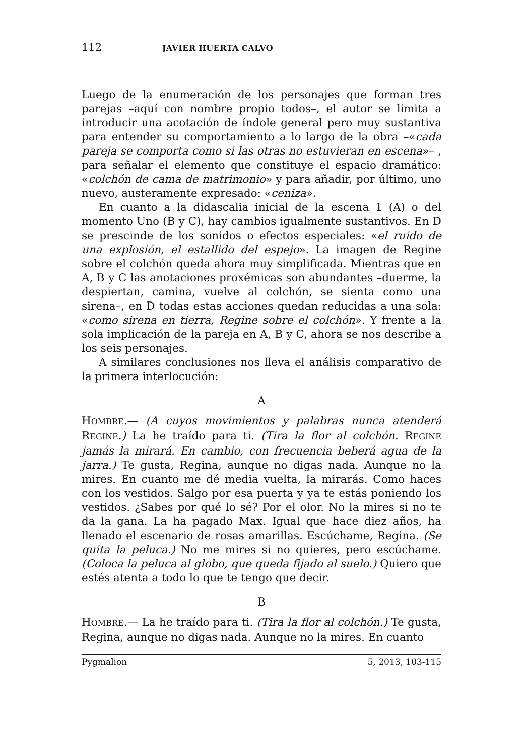112 JAVIER HUERTA CALVO
Luego de la enumeración de los personajes que forman tres parejas –aquí con nombre propio todos–, el autor se limita a introducir una acotación de índole general pero muy sustantiva para entender su comportamiento a lo largo de la obra –«cada pareja se comporta como si las otras no estuvieran en escena»– , para señalar el elemento que constituye el espacio dramático: «colchón de cama de matrimonio» y para añadir, por último, uno nuevo, austeramente expresado: «ceniza».
En cuanto a la didascalia inicial de la escena 1 (A) o del momento Uno (B y C), hay cambios igualmente sustantivos. En D se prescinde de los sonidos o efectos especiales: «el ruido de una explosión, el estallido del espejo». La imagen de Regine sobre el colchón queda ahora muy simplificada. Mientras que en A, B y C las anotaciones proxémicas son abundantes –duerme, la despiertan, camina, vuelve al colchón, se sienta como una sirena–, en D todas estas acciones quedan reducidas a una sola: «como sirena en tierra, Regine sobre el colchón». Y frente a la sola implicación de la pareja en A, B y C, ahora se nos describe a los seis personajes.
A similares conclusiones nos lleva el análisis comparativo de la primera interlocución:
A
HOMBRE.— (A cuyos movimientos y palabras nunca atenderá REGINE.) La he traído para ti. (Tira la flor al colchón. REGINE jamás la mirará. En cambio, con frecuencia beberá agua de la jarra.) Te gusta, Regina, aunque no digas nada. Aunque no la mires. En cuanto me dé media vuelta, la mirarás. Como haces con los vestidos. Salgo por esa puerta y ya te estás poniendo los vestidos. ¿Sabes por qué lo sé? Por el olor. No la mires si no te da la gana. La ha pagado Max. Igual que hace diez años, ha llenado el escenario de rosas amarillas. Escúchame, Regina. (Se quita la peluca.) No me mires si no quieres, pero escúchame. (Coloca la peluca al globo, que queda fijado al suelo.) Quiero que estés atenta a todo lo que te tengo que decir.
B
HOMBRE.— La he traído para ti. (Tira la flor al colchón.) Te gusta, Regina, aunque no digas nada. Aunque no la mires. En cuanto
Pygmalion 5, 2013, 103-115